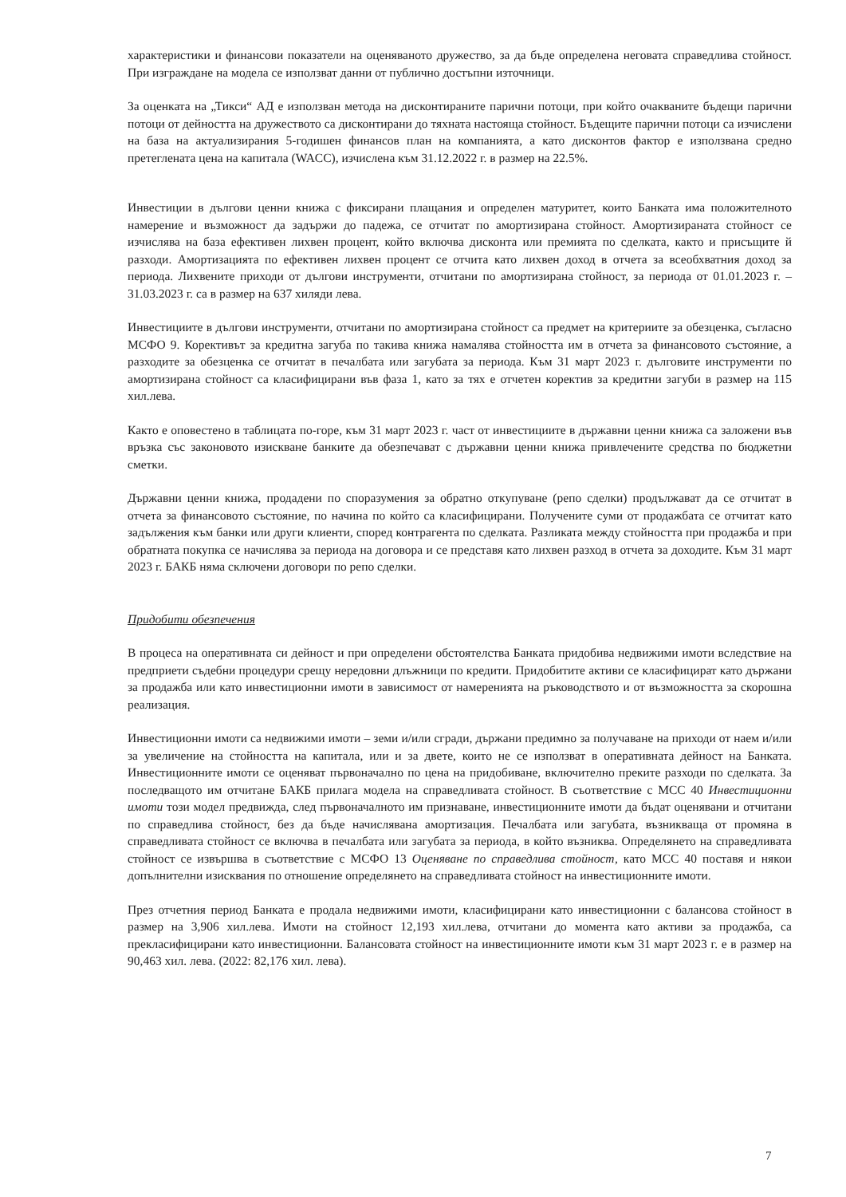характеристики и финансови показатели на оценяваното дружество, за да бъде определена неговата справедлива стойност. При изграждане на модела се използват данни от публично достъпни източници.
За оценката на „Тикси“ АД е използван метода на дисконтираните парични потоци, при който очакваните бъдещи парични потоци от дейността на дружеството са дисконтирани до тяхната настояща стойност. Бъдещите парични потоци са изчислени на база на актуализирания 5-годишен финансов план на компанията, а като дисконтов фактор е използвана средно претеглената цена на капитала (WACC), изчислена към 31.12.2022 г. в размер на 22.5%.
Инвестиции в дългови ценни книжа с фиксирани плащания и определен матуритет, които Банката има положителното намерение и възможност да задържи до падежа, се отчитат по амортизирана стойност. Амортизираната стойност се изчислява на база ефективен лихвен процент, който включва дисконта или премията по сделката, както и присъщите й разходи. Амортизацията по ефективен лихвен процент се отчита като лихвен доход в отчета за всеобхватния доход за периода. Лихвените приходи от дългови инструменти, отчитани по амортизирана стойност, за периода от 01.01.2023 г. – 31.03.2023 г. са в размер на 637 хиляди лева.
Инвестициите в дългови инструменти, отчитани по амортизирана стойност са предмет на критериите за обезценка, съгласно МСФО 9. Корективът за кредитна загуба по такива книжа намалява стойността им в отчета за финансовото състояние, а разходите за обезценка се отчитат в печалбата или загубата за периода. Към 31 март 2023 г. дълговите инструменти по амортизирана стойност са класифицирани във фаза 1, като за тях е отчетен коректив за кредитни загуби в размер на 115 хил.лева.
Както е оповестено в таблицата по-горе, към 31 март 2023 г. част от инвестициите в държавни ценни книжа са заложени във връзка със законовото изискване банките да обезпечават с държавни ценни книжа привлечените средства по бюджетни сметки.
Държавни ценни книжа, продадени по споразумения за обратно откупуване (репо сделки) продължават да се отчитат в отчета за финансовото състояние, по начина по който са класифицирани. Получените суми от продажбата се отчитат като задължения към банки или други клиенти, според контрагента по сделката. Разликата между стойността при продажба и при обратната покупка се начислява за периода на договора и се представя като лихвен разход в отчета за доходите. Към 31 март 2023 г. БАКБ няма сключени договори по репо сделки.
Придобити обезпечения
В процеса на оперативната си дейност и при определени обстоятелства Банката придобива недвижими имоти вследствие на предприети съдебни процедури срещу нередовни длъжници по кредити. Придобитите активи се класифицират като държани за продажба или като инвестиционни имоти в зависимост от намеренията на ръководството и от възможността за скорошна реализация.
Инвестиционни имоти са недвижими имоти – земи и/или сгради, държани предимно за получаване на приходи от наем и/или за увеличение на стойността на капитала, или и за двете, които не се използват в оперативната дейност на Банката. Инвестиционните имоти се оценяват първоначално по цена на придобиване, включително преките разходи по сделката. За последващото им отчитане БАКБ прилага модела на справедливата стойност. В съответствие с МСС 40 Инвестиционни имоти този модел предвижда, след първоначалното им признаване, инвестиционните имоти да бъдат оценявани и отчитани по справедлива стойност, без да бъде начислявана амортизация. Печалбата или загубата, възникваща от промяна в справедливата стойност се включва в печалбата или загубата за периода, в който възниква. Определянето на справедливата стойност се извършва в съответствие с МСФО 13 Оценяване по справедлива стойност, като МСС 40 поставя и някои допълнителни изисквания по отношение определянето на справедливата стойност на инвестиционните имоти.
През отчетния период Банката е продала недвижими имоти, класифицирани като инвестиционни с балансова стойност в размер на 3,906 хил.лева. Имоти на стойност 12,193 хил.лева, отчитани до момента като активи за продажба, са прекласифицирани като инвестиционни. Балансовата стойност на инвестиционните имоти към 31 март 2023 г. е в размер на 90,463 хил. лева. (2022: 82,176 хил. лева).
7